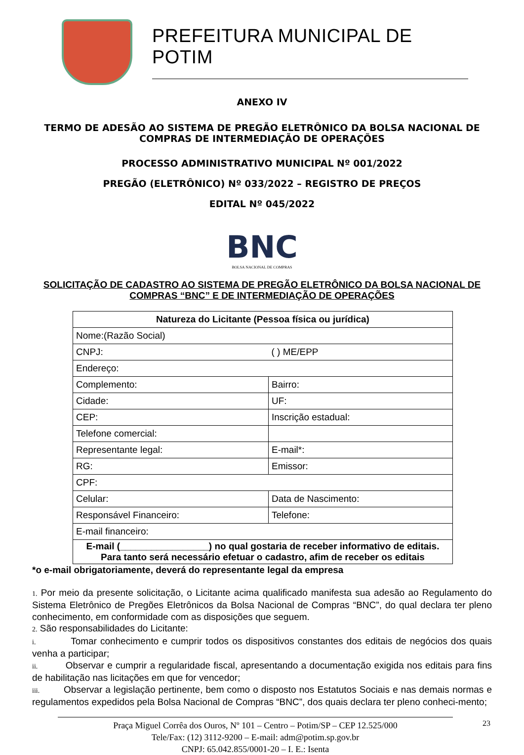PREFEITURA MUNICIPAL DE POTIM
ANEXO IV
TERMO DE ADESÃO AO SISTEMA DE PREGÃO ELETRÔNICO DA BOLSA NACIONAL DE COMPRAS DE INTERMEDIAÇÃO DE OPERAÇÕES
PROCESSO ADMINISTRATIVO MUNICIPAL Nº 001/2022
PREGÃO (ELETRÔNICO) Nº 033/2022 – REGISTRO DE PREÇOS
EDITAL Nº 045/2022
BNC
BOLSA NACIONAL DE COMPRAS
SOLICITAÇÃO DE CADASTRO AO SISTEMA DE PREGÃO ELETRÔNICO DA BOLSA NACIONAL DE COMPRAS “BNC” E DE INTERMEDIAÇÃO DE OPERAÇÕES
| Natureza do Licitante (Pessoa física ou jurídica) | |
| --- | --- |
| Nome:(Razão Social) | |
| CNPJ: | ( ) ME/EPP |
| Endereço: | |
| Complemento: | Bairro: |
| Cidade: | UF: |
| CEP: | Inscrição estadual: |
| Telefone comercial: | |
| Representante legal: | E-mail*: |
| RG: | Emissor: |
| CPF: | |
| Celular: | Data de Nascimento: |
| Responsável Financeiro: | Telefone: |
| E-mail financeiro: | |
| E-mail (_________________) no qual gostaria de receber informativo de editais. Para tanto será necessário efetuar o cadastro, afim de receber os editais | |
*o e-mail obrigatoriamente, deverá do representante legal da empresa
1. Por meio da presente solicitação, o Licitante acima qualificado manifesta sua adesão ao Regulamento do Sistema Eletrônico de Pregões Eletrônicos da Bolsa Nacional de Compras “BNC”, do qual declara ter pleno conhecimento, em conformidade com as disposições que seguem.
2. São responsabilidades do Licitante:
i. Tomar conhecimento e cumprir todos os dispositivos constantes dos editais de negócios dos quais venha a participar;
ii. Observar e cumprir a regularidade fiscal, apresentando a documentação exigida nos editais para fins de habilitação nas licitações em que for vencedor;
iii. Observar a legislação pertinente, bem como o disposto nos Estatutos Sociais e nas demais normas e regulamentos expedidos pela Bolsa Nacional de Compras “BNC”, dos quais declara ter pleno conheci-mento;
Praça Miguel Corrêa dos Ouros, Nº 101 – Centro – Potim/SP – CEP 12.525/000
Tele/Fax: (12) 3112-9200 – E-mail: adm@potim.sp.gov.br
CNPJ: 65.042.855/0001-20 – I. E.: Isenta
23